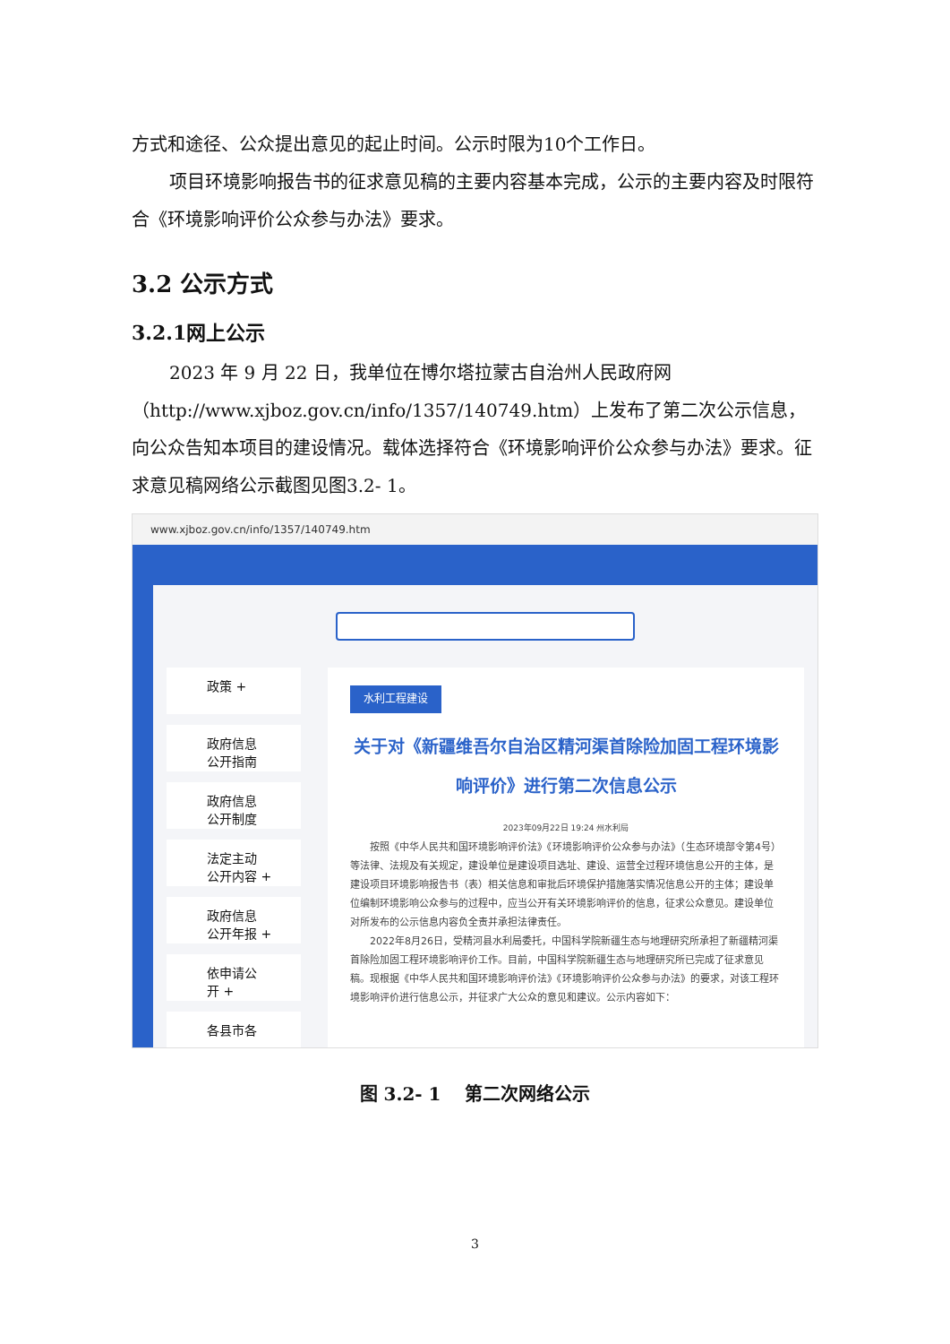方式和途径、公众提出意见的起止时间。公示时限为10个工作日。
项目环境影响报告书的征求意见稿的主要内容基本完成，公示的主要内容及时限符合《环境影响评价公众参与办法》要求。
3.2 公示方式
3.2.1网上公示
2023 年 9 月 22 日，我单位在博尔塔拉蒙古自治州人民政府网（http://www.xjboz.gov.cn/info/1357/140749.htm）上发布了第二次公示信息，向公众告知本项目的建设情况。载体选择符合《环境影响评价公众参与办法》要求。征求意见稿网络公示截图见图3.2- 1。
www.xjboz.gov.cn/info/1357/140749.htm
政策 +
政府信息
公开指南
政府信息
公开制度
法定主动
公开内容 +
政府信息
公开年报 +
依申请公
开 +
各县市各
水利工程建设
关于对《新疆维吾尔自治区精河渠首除险加固工程环境影响评价》进行第二次信息公示
2023年09月22日 19:24 州水利局
　　按照《中华人民共和国环境影响评价法》《环境影响评价公众参与办法》（生态环境部令第4号）等法律、法规及有关规定，建设单位是建设项目选址、建设、运营全过程环境信息公开的主体，是建设项目环境影响报告书（表）相关信息和审批后环境保护措施落实情况信息公开的主体；建设单位编制环境影响公众参与的过程中，应当公开有关环境影响评价的信息，征求公众意见。建设单位对所发布的公示信息内容负全责并承担法律责任。
　　2022年8月26日，受精河县水利局委托，中国科学院新疆生态与地理研究所承担了新疆精河渠首除险加固工程环境影响评价工作。目前，中国科学院新疆生态与地理研究所已完成了征求意见稿。现根据《中华人民共和国环境影响评价法》《环境影响评价公众参与办法》的要求，对该工程环境影响评价进行信息公示，并征求广大公众的意见和建议。公示内容如下：
图 3.2- 1　 第二次网络公示
3